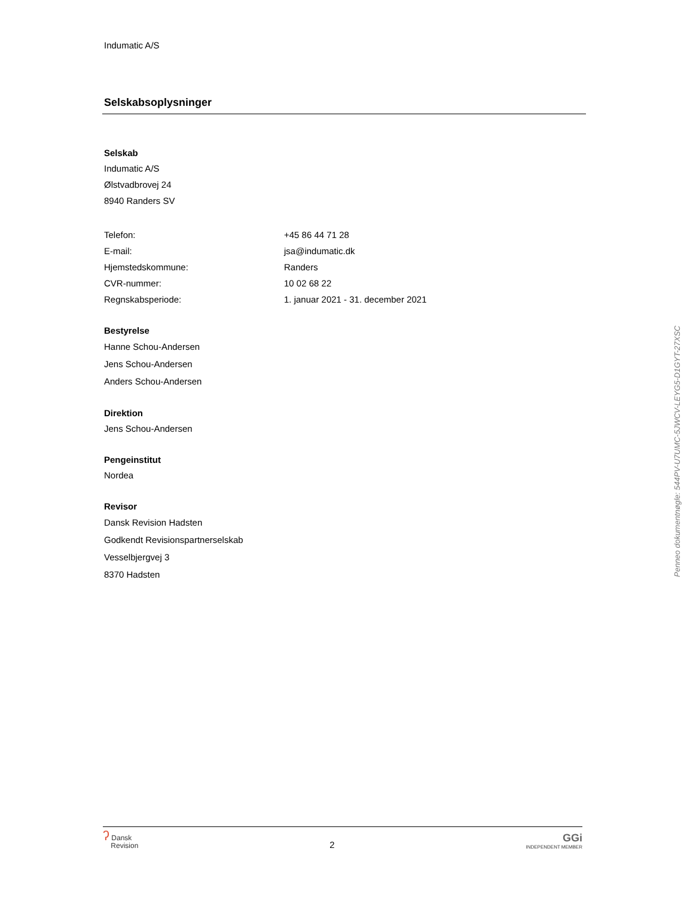Indumatic A/S
Selskabsoplysninger
Selskab
Indumatic A/S
Ølstvadbrovej 24
8940 Randers SV
Telefon: +45 86 44 71 28
E-mail: jsa@indumatic.dk
Hjemstedskommune: Randers
CVR-nummer: 10 02 68 22
Regnskabsperiode: 1. januar 2021 - 31. december 2021
Bestyrelse
Hanne Schou-Andersen
Jens Schou-Andersen
Anders Schou-Andersen
Direktion
Jens Schou-Andersen
Pengeinstitut
Nordea
Revisor
Dansk Revision Hadsten
Godkendt Revisionspartnerselskab
Vesselbjergvej 3
8370 Hadsten
Penneo dokumentnøgle: 544PV-U7UMC-5JWCV-LEYG5-D1GYT-27XSC
ʔ Dansk
Revision
2
GGi
INDEPENDENT MEMBER